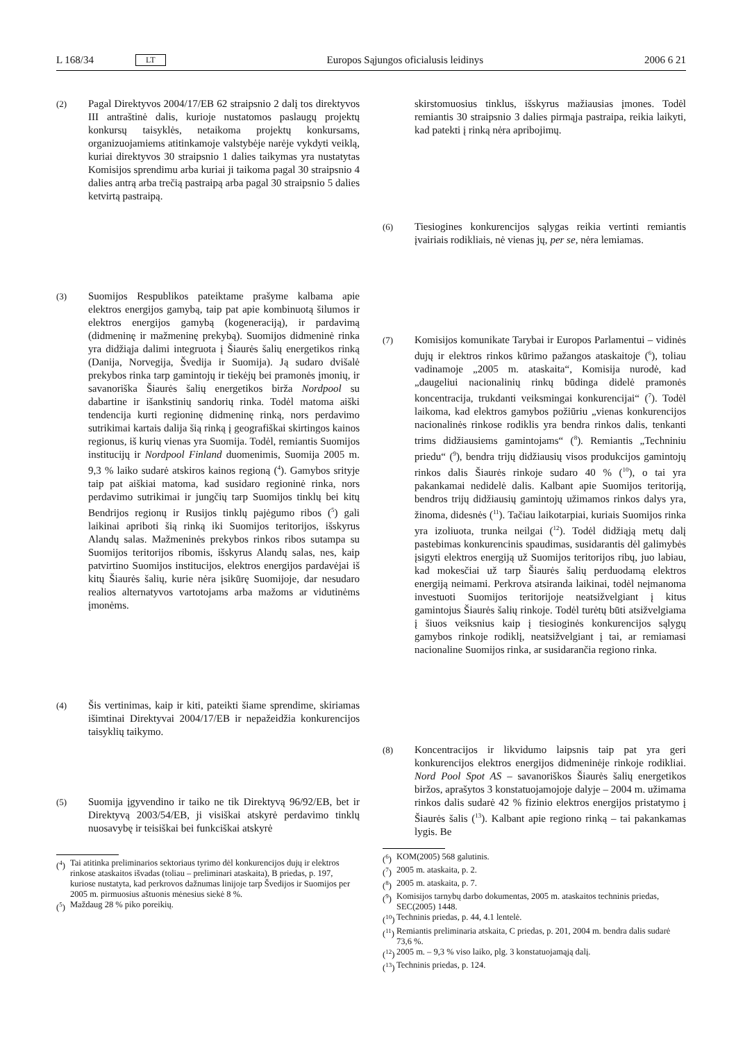L 168/34 LT Europos Sąjungos oficialusis leidinys 2006 6 21
(2)
Pagal Direktyvos 2004/17/EB 62 straipsnio 2 dalį tos direktyvos III antraštinė dalis, kurioje nustatomos paslaugų projektų konkursų taisyklės, netaikoma projektų konkursams, organizuojamiems atitinkamoje valstybėje narėje vykdyti veiklą, kuriai direktyvos 30 straipsnio 1 dalies taikymas yra nustatytas Komisijos sprendimu arba kuriai ji taikoma pagal 30 straipsnio 4 dalies antrą arba trečią pastraipą arba pagal 30 straipsnio 5 dalies ketvirtą pastraipą.
(3)
Suomijos Respublikos pateiktame prašyme kalbama apie elektros energijos gamybą, taip pat apie kombinuotą šilumos ir elektros energijos gamybą (kogeneraciją), ir pardavimą (didmeninę ir mažmeninę prekybą). Suomijos didmeninė rinka yra didžiąja dalimi integruota į Šiaurės šalių energetikos rinką (Danija, Norvegija, Švedija ir Suomija). Ją sudaro dvišalė prekybos rinka tarp gamintojų ir tiekėjų bei pramonės įmonių, ir savanoriška Šiaurės šalių energetikos birža Nordpool su dabartine ir išankstinių sandorių rinka. Todėl matoma aiški tendencija kurti regioninę didmeninę rinką, nors perdavimo sutrikimai kartais dalija šią rinką į geografiškai skirtingos kainos regionus, iš kurių vienas yra Suomija. Todėl, remiantis Suomijos institucijų ir Nordpool Finland duomenimis, Suomija 2005 m. 9,3 % laiko sudarė atskiros kainos regioną (<sup>4</sup>). Gamybos srityje taip pat aiškiai matoma, kad susidaro regioninė rinka, nors perdavimo sutrikimai ir jungčių tarp Suomijos tinklų bei kitų Bendrijos regionų ir Rusijos tinklų pajėgumo ribos (<sup>5</sup>) gali laikinai apriboti šią rinką iki Suomijos teritorijos, išskyrus Alandų salas. Mažmeninės prekybos rinkos ribos sutampa su Suomijos teritorijos ribomis, išskyrus Alandų salas, nes, kaip patvirtino Suomijos institucijos, elektros energijos pardavėjai iš kitų Šiaurės šalių, kurie nėra įsikūrę Suomijoje, dar nesudaro realios alternatyvos vartotojams arba mažoms ar vidutinėms įmonėms.
(4)
Šis vertinimas, kaip ir kiti, pateikti šiame sprendime, skiriamas išimtinai Direktyvai 2004/17/EB ir nepažeidžia konkurencijos taisyklių taikymo.
(5)
Suomija įgyvendino ir taiko ne tik Direktyvą 96/92/EB, bet ir Direktyvą 2003/54/EB, ji visiškai atskyrė perdavimo tinklų nuosavybę ir teisiškai bei funkciškai atskyrė
(<sup>4</sup>) Tai atitinka preliminarios sektoriaus tyrimo dėl konkurencijos dujų ir elektros rinkose ataskaitos išvadas (toliau – preliminari ataskaita), B priedas, p. 197, kuriose nustatyta, kad perkrovos dažnumas linijoje tarp Švedijos ir Suomijos per 2005 m. pirmuosius aštuonis mėnesius siekė 8 %.
(<sup>5</sup>) Maždaug 28 % piko poreikių.
skirstomuosius tinklus, išskyrus mažiausias įmones. Todėl remiantis 30 straipsnio 3 dalies pirmąja pastraipa, reikia laikyti, kad patekti į rinką nėra apribojimų.
(6)
Tiesiogines konkurencijos sąlygas reikia vertinti remiantis įvairiais rodikliais, nė vienas jų, per se, nėra lemiamas.
(7)
Komisijos komunikate Tarybai ir Europos Parlamentui – vidinės dujų ir elektros rinkos kūrimo pažangos ataskaitoje (<sup>6</sup>), toliau vadinamoje „2005 m. ataskaita“, Komisija nurodė, kad „daugeliui nacionalinių rinkų būdinga didelė pramonės koncentracija, trukdanti veiksmingai konkurencijai“ (<sup>7</sup>). Todėl laikoma, kad elektros gamybos požiūriu „vienas konkurencijos nacionalinės rinkose rodiklis yra bendra rinkos dalis, tenkanti trims didžiausiems gamintojams“ (<sup>8</sup>). Remiantis „Techniniu priedu“ (<sup>9</sup>), bendra trijų didžiausių visos produkcijos gamintojų rinkos dalis Šiaurės rinkoje sudaro 40 % (<sup>10</sup>), o tai yra pakankamai nedidelė dalis. Kalbant apie Suomijos teritoriją, bendros trijų didžiausių gamintojų užimamos rinkos dalys yra, žinoma, didesnės (<sup>11</sup>). Tačiau laikotarpiai, kuriais Suomijos rinka yra izoliuota, trunka neilgai (<sup>12</sup>). Todėl didžiąją metų dalį pastebimas konkurencinis spaudimas, susidarantis dėl galimybės įsigyti elektros energiją už Suomijos teritorijos ribų, juo labiau, kad mokesčiai už tarp Šiaurės šalių perduodamą elektros energiją neimami. Perkrova atsiranda laikinai, todėl neįmanoma investuoti Suomijos teritorijoje neatsižvelgiant į kitus gamintojus Šiaurės šalių rinkoje. Todėl turėtų būti atsižvelgiama į šiuos veiksnius kaip į tiesioginės konkurencijos sąlygų gamybos rinkoje rodiklį, neatsižvelgiant į tai, ar remiamasi nacionaline Suomijos rinka, ar susidarančia regiono rinka.
(8)
Koncentracijos ir likvidumo laipsnis taip pat yra geri konkurencijos elektros energijos didmeninėje rinkoje rodikliai. Nord Pool Spot AS – savanoriškos Šiaurės šalių energetikos biržos, aprašytos 3 konstatuojamojoje dalyje – 2004 m. užimama rinkos dalis sudarė 42 % fizinio elektros energijos pristatymo į Šiaurės šalis (<sup>13</sup>). Kalbant apie regiono rinką – tai pakankamas lygis. Be
(<sup>6</sup>) KOM(2005) 568 galutinis.
(<sup>7</sup>) 2005 m. ataskaita, p. 2.
(<sup>8</sup>) 2005 m. ataskaita, p. 7.
(<sup>9</sup>) Komisijos tarnybų darbo dokumentas, 2005 m. ataskaitos techninis priedas, SEC(2005) 1448.
(<sup>10</sup>) Techninis priedas, p. 44, 4.1 lentelė.
(<sup>11</sup>) Remiantis preliminaria atskaita, C priedas, p. 201, 2004 m. bendra dalis sudarė 73,6 %.
(<sup>12</sup>) 2005 m. – 9,3 % viso laiko, plg. 3 konstatuojamąją dalį.
(<sup>13</sup>) Techninis priedas, p. 124.